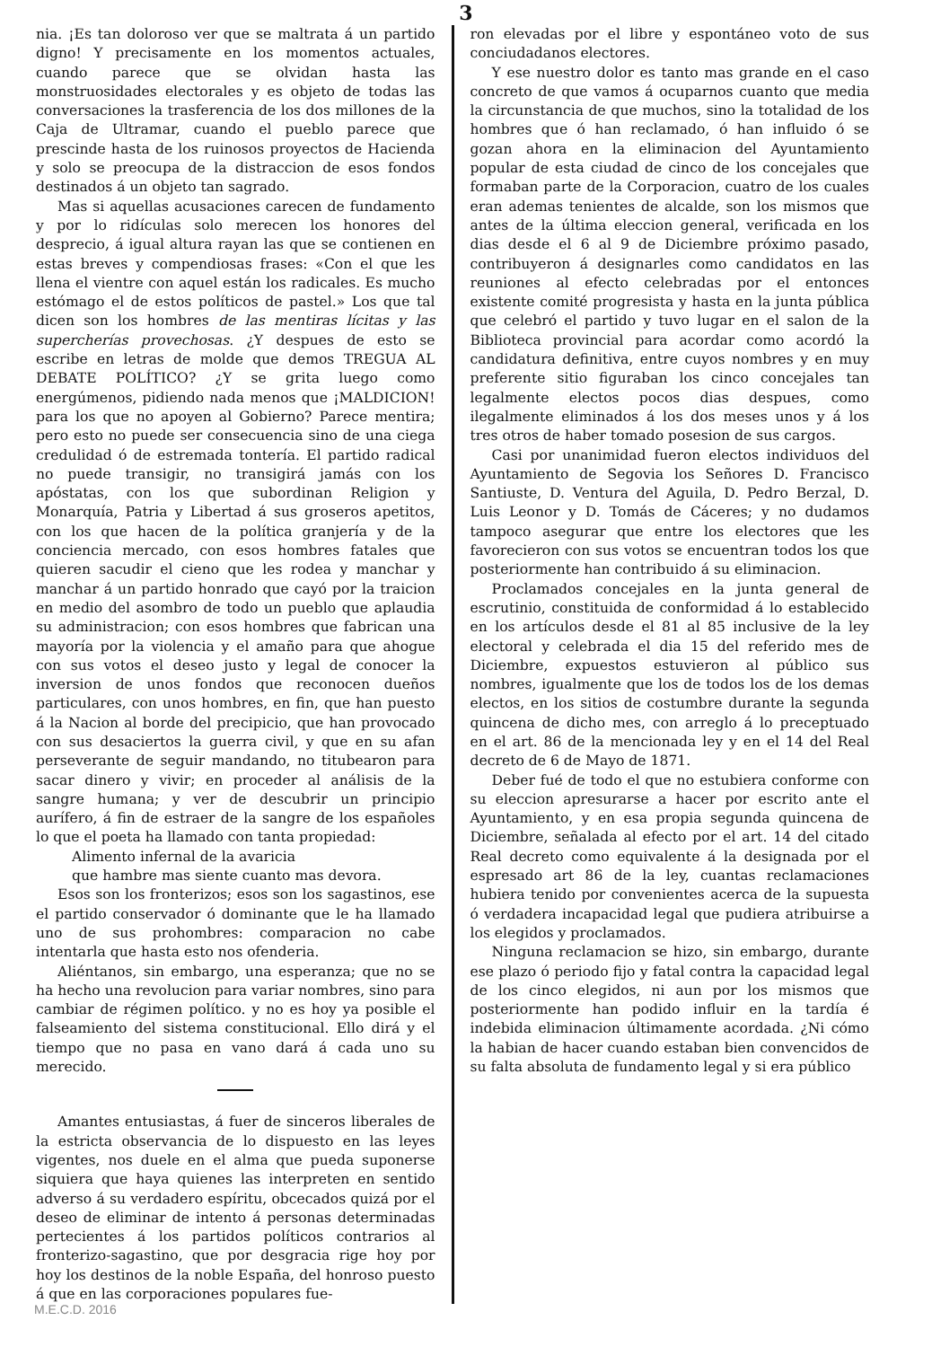3
nia. ¡Es tan doloroso ver que se maltrata á un partido digno! Y precisamente en los momentos actuales, cuando parece que se olvidan hasta las monstruosidades electorales y es objeto de todas las conversaciones la trasferencia de los dos millones de la Caja de Ultramar, cuando el pueblo parece que prescinde hasta de los ruinosos proyectos de Hacienda y solo se preocupa de la distraccion de esos fondos destinados á un objeto tan sagrado.
Mas si aquellas acusaciones carecen de fundamento y por lo ridículas solo merecen los honores del desprecio, á igual altura rayan las que se contienen en estas breves y compendiosas frases: «Con el que les llena el vientre con aquel están los radicales. Es mucho estómago el de estos políticos de pastel.» Los que tal dicen son los hombres de las mentiras lícitas y las supercherías provechosas. ¿Y despues de esto se escribe en letras de molde que demos TREGUA AL DEBATE POLÍTICO? ¿Y se grita luego como energúmenos, pidiendo nada menos que ¡MALDICION! para los que no apoyen al Gobierno? Parece mentira; pero esto no puede ser consecuencia sino de una ciega credulidad ó de estremada tontería. El partido radical no puede transigir, no transigirá jamás con los apóstatas, con los que subordinan Religion y Monarquía, Patria y Libertad á sus groseros apetitos, con los que hacen de la política granjería y de la conciencia mercado, con esos hombres fatales que quieren sacudir el cieno que les rodea y manchar y manchar á un partido honrado que cayó por la traicion en medio del asombro de todo un pueblo que aplaudia su administracion; con esos hombres que fabrican una mayoría por la violencia y el amaño para que ahogue con sus votos el deseo justo y legal de conocer la inversion de unos fondos que reconocen dueños particulares, con unos hombres, en fin, que han puesto á la Nacion al borde del precipicio, que han provocado con sus desaciertos la guerra civil, y que en su afan perseverante de seguir mandando, no titubearon para sacar dinero y vivir; en proceder al análisis de la sangre humana; y ver de descubrir un principio aurífero, á fin de estraer de la sangre de los españoles lo que el poeta ha llamado con tanta propiedad:
Alimento infernal de la avaricia
que hambre mas siente cuanto mas devora.
Esos son los fronterizos; esos son los sagastinos, ese el partido conservador ó dominante que le ha llamado uno de sus prohombres: comparacion no cabe intentarla que hasta esto nos ofenderia.
Aliéntanos, sin embargo, una esperanza; que no se ha hecho una revolucion para variar nombres, sino para cambiar de régimen político. y no es hoy ya posible el falseamiento del sistema constitucional. Ello dirá y el tiempo que no pasa en vano dará á cada uno su merecido.
Amantes entusiastas, á fuer de sinceros liberales de la estricta observancia de lo dispuesto en las leyes vigentes, nos duele en el alma que pueda suponerse siquiera que haya quienes las interpreten en sentido adverso á su verdadero espíritu, obcecados quizá por el deseo de eliminar de intento á personas determinadas pertecientes á los partidos políticos contrarios al fronterizo-sagastino, que por desgracia rige hoy por hoy los destinos de la noble España, del honroso puesto á que en las corporaciones populares fue-
ron elevadas por el libre y espontáneo voto de sus conciudadanos electores.
Y ese nuestro dolor es tanto mas grande en el caso concreto de que vamos á ocuparnos cuanto que media la circunstancia de que muchos, sino la totalidad de los hombres que ó han reclamado, ó han influido ó se gozan ahora en la eliminacion del Ayuntamiento popular de esta ciudad de cinco de los concejales que formaban parte de la Corporacion, cuatro de los cuales eran ademas tenientes de alcalde, son los mismos que antes de la última eleccion general, verificada en los dias desde el 6 al 9 de Diciembre próximo pasado, contribuyeron á designarles como candidatos en las reuniones al efecto celebradas por el entonces existente comité progresista y hasta en la junta pública que celebró el partido y tuvo lugar en el salon de la Biblioteca provincial para acordar como acordó la candidatura definitiva, entre cuyos nombres y en muy preferente sitio figuraban los cinco concejales tan legalmente electos pocos dias despues, como ilegalmente eliminados á los dos meses unos y á los tres otros de haber tomado posesion de sus cargos.
Casi por unanimidad fueron electos individuos del Ayuntamiento de Segovia los Señores D. Francisco Santiuste, D. Ventura del Aguila, D. Pedro Berzal, D. Luis Leonor y D. Tomás de Cáceres; y no dudamos tampoco asegurar que entre los electores que les favorecieron con sus votos se encuentran todos los que posteriormente han contribuido á su eliminacion.
Proclamados concejales en la junta general de escrutinio, constituida de conformidad á lo establecido en los artículos desde el 81 al 85 inclusive de la ley electoral y celebrada el dia 15 del referido mes de Diciembre, expuestos estuvieron al público sus nombres, igualmente que los de todos los de los demas electos, en los sitios de costumbre durante la segunda quincena de dicho mes, con arreglo á lo preceptuado en el art. 86 de la mencionada ley y en el 14 del Real decreto de 6 de Mayo de 1871.
Deber fué de todo el que no estubiera conforme con su eleccion apresurarse a hacer por escrito ante el Ayuntamiento, y en esa propia segunda quincena de Diciembre, señalada al efecto por el art. 14 del citado Real decreto como equivalente á la designada por el espresado art 86 de la ley, cuantas reclamaciones hubiera tenido por convenientes acerca de la supuesta ó verdadera incapacidad legal que pudiera atribuirse a los elegidos y proclamados.
Ninguna reclamacion se hizo, sin embargo, durante ese plazo ó periodo fijo y fatal contra la capacidad legal de los cinco elegidos, ni aun por los mismos que posteriormente han podido influir en la tardía é indebida eliminacion últimamente acordada. ¿Ni cómo la habian de hacer cuando estaban bien convencidos de su falta absoluta de fundamento legal y si era público
M.E.C.D. 2016